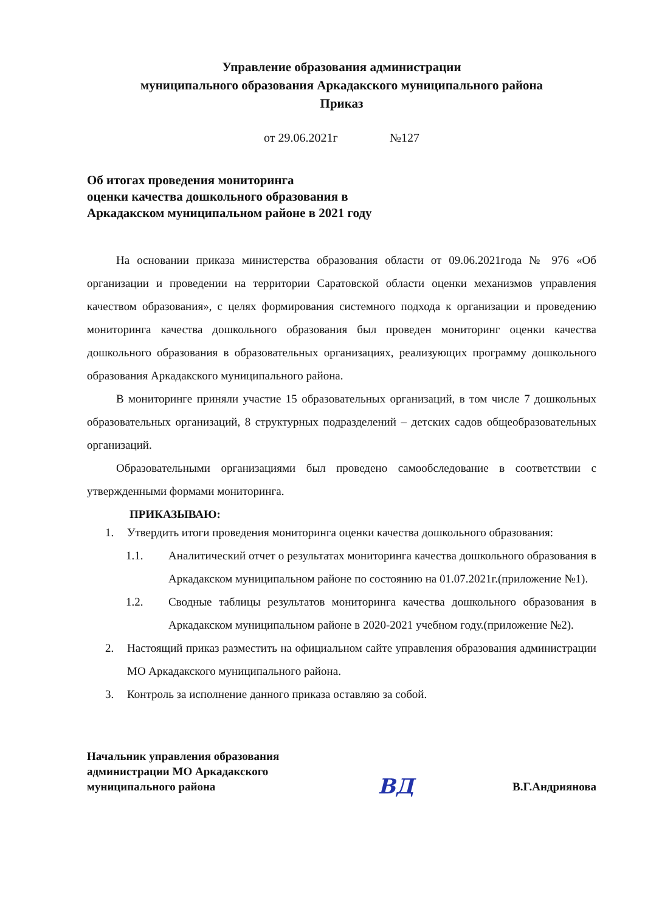Управление образования администрации
муниципального образования Аркадакского муниципального района
Приказ
от 29.06.2021г №127
Об итогах проведения мониторинга
оценки качества дошкольного образования в
Аркадакском муниципальном районе в 2021 году
На основании приказа министерства образования области от 09.06.2021года № 976 «Об организации и проведении на территории Саратовской области оценки механизмов управления качеством образования», с целях формирования системного подхода к организации и проведению мониторинга качества дошкольного образования был проведен мониторинг оценки качества дошкольного образования в образовательных организациях, реализующих программу дошкольного образования Аркадакского муниципального района.
В мониторинге приняли участие 15 образовательных организаций, в том числе 7 дошкольных образовательных организаций, 8 структурных подразделений – детских садов общеобразовательных организаций.
Образовательными организациями был проведено самообследование в соответствии с утвержденными формами мониторинга.
ПРИКАЗЫВАЮ:
1. Утвердить итоги проведения мониторинга оценки качества дошкольного образования:
1.1. Аналитический отчет о результатах мониторинга качества дошкольного образования в Аркадакском муниципальном районе по состоянию на 01.07.2021г.(приложение №1).
1.2. Сводные таблицы результатов мониторинга качества дошкольного образования в Аркадакском муниципальном районе в 2020-2021 учебном году.(приложение №2).
2. Настоящий приказ разместить на официальном сайте управления образования администрации МО Аркадакского муниципального района.
3. Контроль за исполнение данного приказа оставляю за собой.
Начальник управления образования
администрации МО Аркадакского
муниципального района
ВД
В.Г.Андриянова